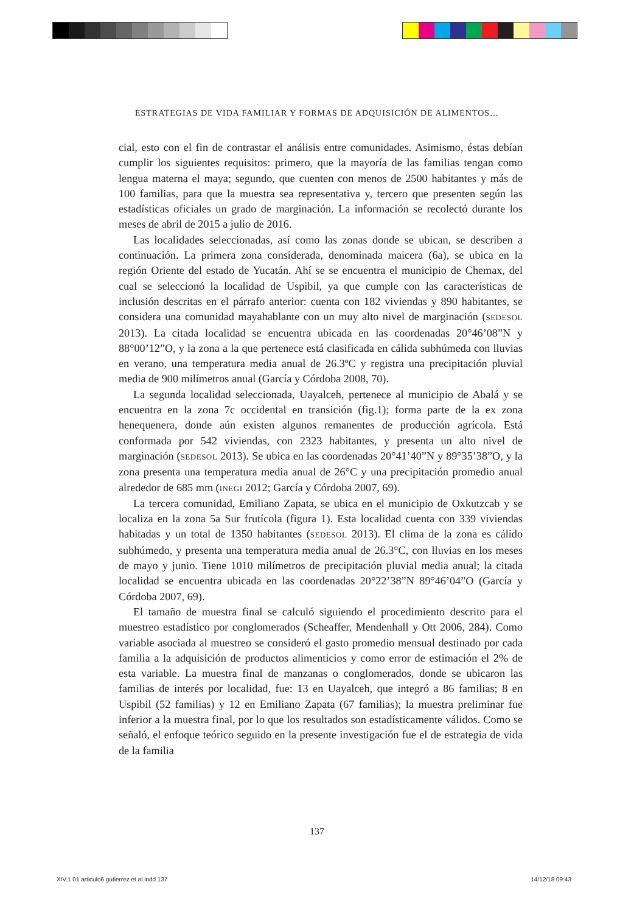ESTRATEGIAS DE VIDA FAMILIAR Y FORMAS DE ADQUISICIÓN DE ALIMENTOS…
cial, esto con el fin de contrastar el análisis entre comunidades. Asimismo, éstas debían cumplir los siguientes requisitos: primero, que la mayoría de las familias tengan como lengua materna el maya; segundo, que cuenten con menos de 2500 habitantes y más de 100 familias, para que la muestra sea representativa y, tercero que presenten según las estadísticas oficiales un grado de marginación. La información se recolectó durante los meses de abril de 2015 a julio de 2016.
Las localidades seleccionadas, así como las zonas donde se ubican, se describen a continuación. La primera zona considerada, denominada maicera (6a), se ubica en la región Oriente del estado de Yucatán. Ahí se se encuentra el municipio de Chemax, del cual se seleccionó la localidad de Uspibil, ya que cumple con las características de inclusión descritas en el párrafo anterior: cuenta con 182 viviendas y 890 habitantes, se considera una comunidad mayahablante con un muy alto nivel de marginación (SEDESOL 2013). La citada localidad se encuentra ubicada en las coordenadas 20°46’08”N y 88°00’12”O, y la zona a la que pertenece está clasificada en cálida subhúmeda con lluvias en verano, una temperatura media anual de 26.3ºC y registra una precipitación pluvial media de 900 milímetros anual (García y Córdoba 2008, 70).
La segunda localidad seleccionada, Uayalceh, pertenece al municipio de Abalá y se encuentra en la zona 7c occidental en transición (fig.1); forma parte de la ex zona henequenera, donde aún existen algunos remanentes de producción agrícola. Está conformada por 542 viviendas, con 2323 habitantes, y presenta un alto nivel de marginación (SEDESOL 2013). Se ubica en las coordenadas 20°41’40”N y 89°35’38”O, y la zona presenta una temperatura media anual de 26°C y una precipitación promedio anual alrededor de 685 mm (INEGI 2012; García y Córdoba 2007, 69).
La tercera comunidad, Emiliano Zapata, se ubica en el municipio de Oxkutzcab y se localiza en la zona 5a Sur frutícola (figura 1). Esta localidad cuenta con 339 viviendas habitadas y un total de 1350 habitantes (SEDESOL 2013). El clima de la zona es cálido subhúmedo, y presenta una temperatura media anual de 26.3°C, con lluvias en los meses de mayo y junio. Tiene 1010 milímetros de precipitación pluvial media anual; la citada localidad se encuentra ubicada en las coordenadas 20°22’38”N 89°46’04”O (García y Córdoba 2007, 69).
El tamaño de muestra final se calculó siguiendo el procedimiento descrito para el muestreo estadístico por conglomerados (Scheaffer, Mendenhall y Ott 2006, 284). Como variable asociada al muestreo se consideró el gasto promedio mensual destinado por cada familia a la adquisición de productos alimenticios y como error de estimación el 2% de esta variable. La muestra final de manzanas o conglomerados, donde se ubicaron las familias de interés por localidad, fue: 13 en Uayalceh, que integró a 86 familias; 8 en Uspibil (52 familias) y 12 en Emiliano Zapata (67 familias); la muestra preliminar fue inferior a la muestra final, por lo que los resultados son estadísticamente válidos. Como se señaló, el enfoque teórico seguido en la presente investigación fue el de estrategia de vida de la familia
137
XIV.1 01 articulo6 gutierrez et al.indd 137 14/12/18 09:43